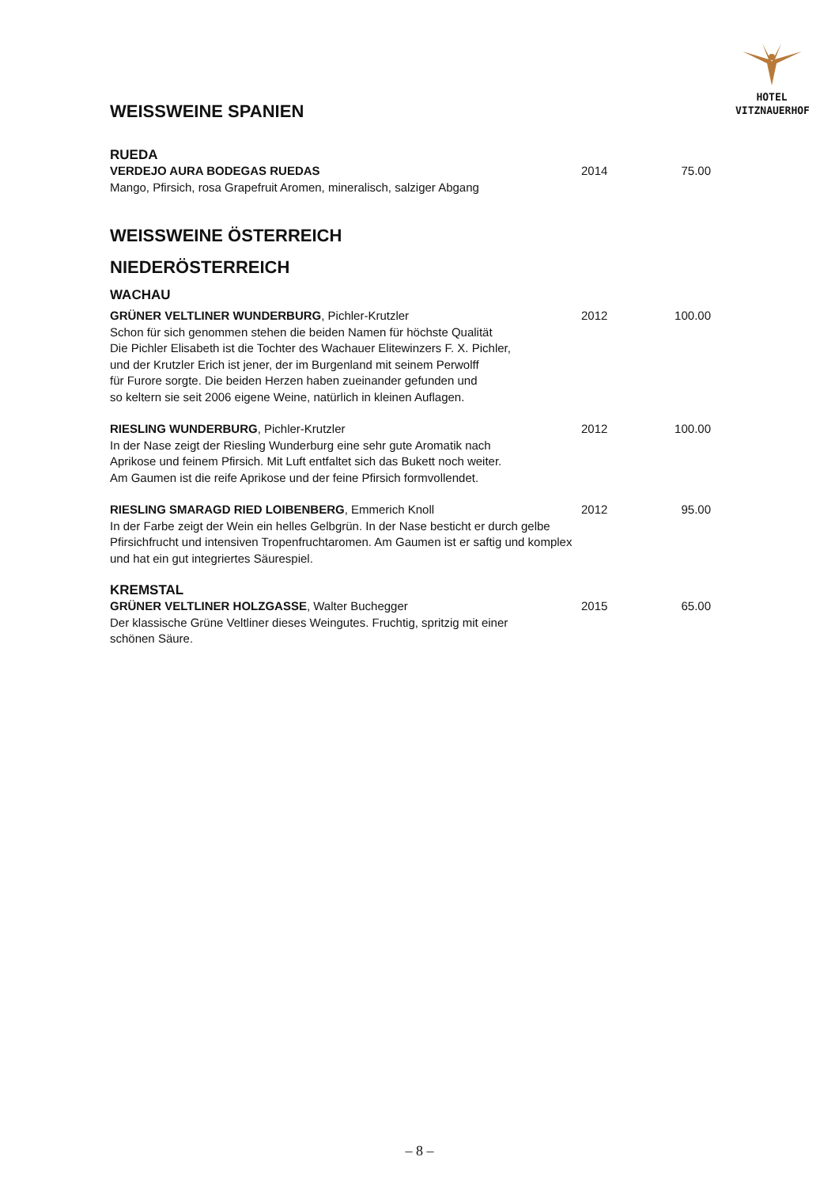HOTEL
VITZNAUERHOF
WEISSWEINE SPANIEN
RUEDA
VERDEJO AURA BODEGAS RUEDAS 2014 75.00
Mango, Pfirsich, rosa Grapefruit Aromen, mineralisch, salziger Abgang
WEISSWEINE ÖSTERREICH
NIEDERÖSTERREICH
WACHAU
GRÜNER VELTLINER WUNDERBURG, Pichler-Krutzler 2012 100.00
Schon für sich genommen stehen die beiden Namen für höchste Qualität
Die Pichler Elisabeth ist die Tochter des Wachauer Elitewinzers F. X. Pichler,
und der Krutzler Erich ist jener, der im Burgenland mit seinem Perwolff
für Furore sorgte. Die beiden Herzen haben zueinander gefunden und
so keltern sie seit 2006 eigene Weine, natürlich in kleinen Auflagen.
RIESLING WUNDERBURG, Pichler-Krutzler 2012 100.00
In der Nase zeigt der Riesling Wunderburg eine sehr gute Aromatik nach
Aprikose und feinem Pfirsich. Mit Luft entfaltet sich das Bukett noch weiter.
Am Gaumen ist die reife Aprikose und der feine Pfirsich formvollendet.
RIESLING SMARAGD RIED LOIBENBERG, Emmerich Knoll 2012 95.00
In der Farbe zeigt der Wein ein helles Gelbgrün. In der Nase besticht er durch gelbe Pfirsichfrucht und intensiven Tropenfruchtaromen. Am Gaumen ist er saftig und komplex und hat ein gut integriertes Säurespiel.
KREMSTAL
GRÜNER VELTLINER HOLZGASSE, Walter Buchegger 2015 65.00
Der klassische Grüne Veltliner dieses Weingutes. Fruchtig, spritzig mit einer
schönen Säure.
– 8 –